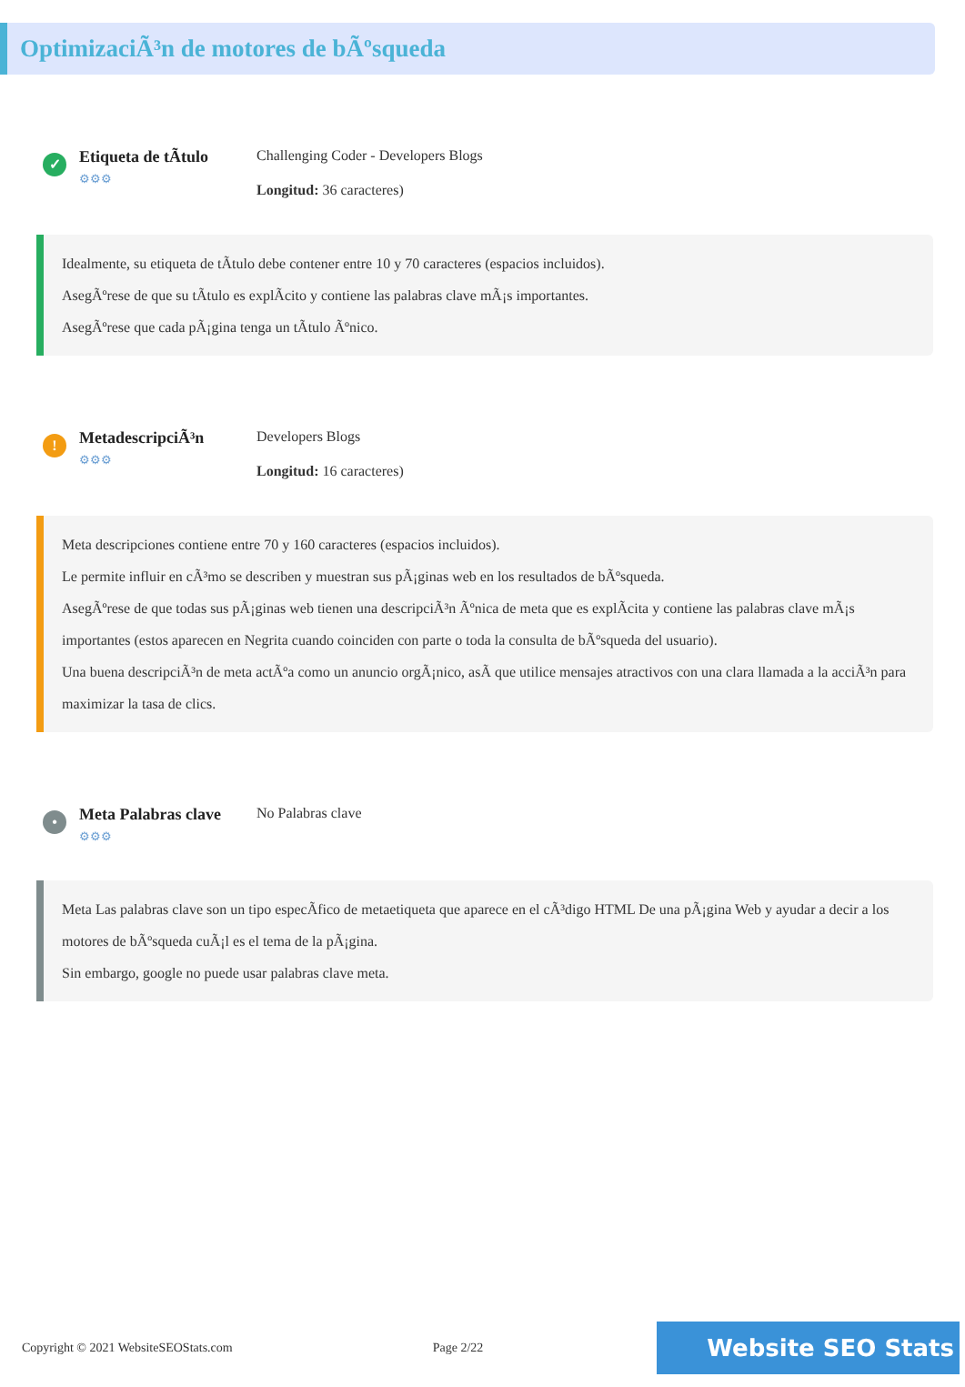OptimizaciÃ³n de motores de bÃºsqueda
✓
Etiqueta de tÃtulo
⚙⚙⚙
Challenging Coder - Developers Blogs
Longitud: 36 caracteres)
Idealmente, su etiqueta de tÃtulo debe contener entre 10 y 70 caracteres (espacios incluidos).
AsegÃºrese de que su tÃtulo es explÃcito y contiene las palabras clave mÃ¡s importantes.
AsegÃºrese que cada pÃ¡gina tenga un tÃtulo Ãºnico.
!
MetadescripciÃ³n
⚙⚙⚙
Developers Blogs
Longitud: 16 caracteres)
Meta descripciones contiene entre 70 y 160 caracteres (espacios incluidos).
Le permite influir en cÃ³mo se describen y muestran sus pÃ¡ginas web en los resultados de bÃºsqueda.
AsegÃºrese de que todas sus pÃ¡ginas web tienen una descripciÃ³n Ãºnica de meta que es explÃcita y contiene las palabras clave mÃ¡s importantes (estos aparecen en Negrita cuando coinciden con parte o toda la consulta de bÃºsqueda del usuario).
Una buena descripciÃ³n de meta actÃºa como un anuncio orgÃ¡nico, asÃ que utilice mensajes atractivos con una clara llamada a la acciÃ³n para maximizar la tasa de clics.
•
Meta Palabras clave
⚙⚙⚙
No Palabras clave
Meta Las palabras clave son un tipo especÃfico de metaetiqueta que aparece en el cÃ³digo HTML De una pÃ¡gina Web y ayudar a decir a los motores de bÃºsqueda cuÃ¡l es el tema de la pÃ¡gina.
Sin embargo, google no puede usar palabras clave meta.
Copyright © 2021 WebsiteSEOStats.com Page 2/22 Website SEO Stats